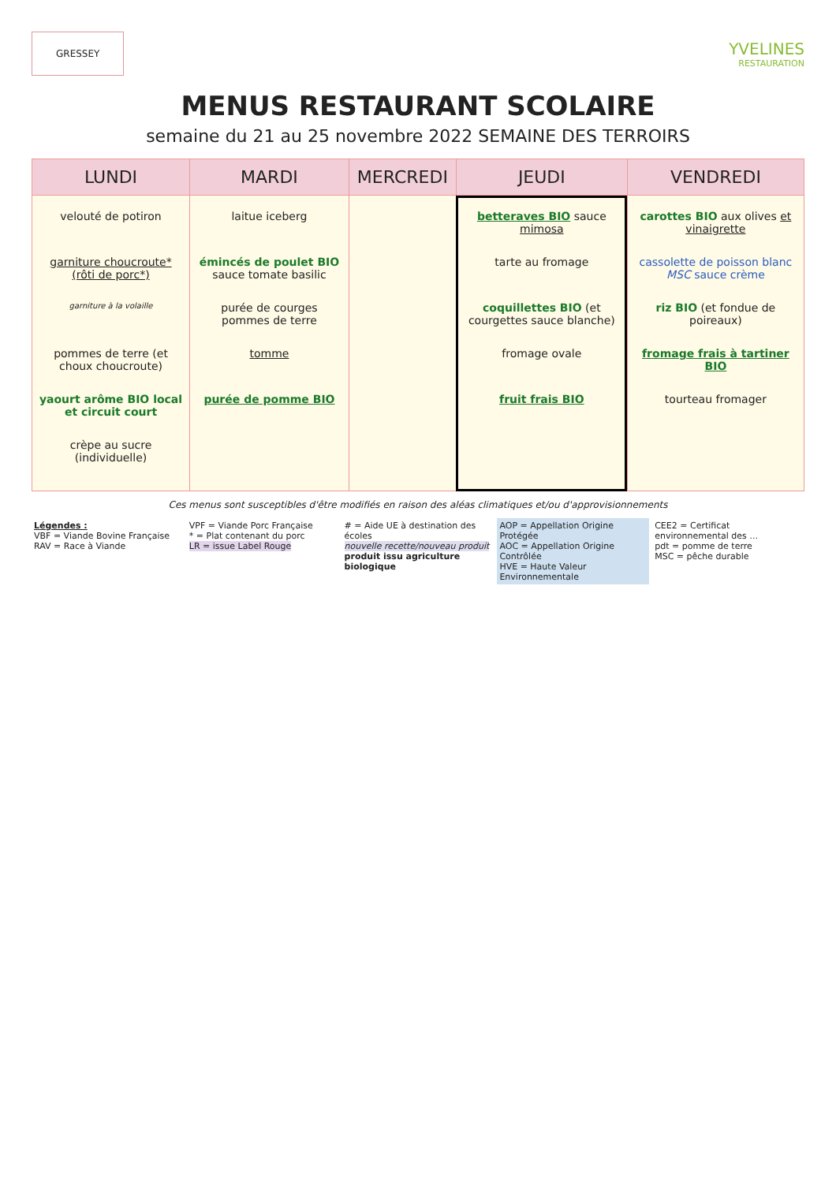GRESSEY
YVELINES
RESTAURATION
MENUS RESTAURANT SCOLAIRE
semaine du 21 au 25 novembre 2022 SEMAINE DES TERROIRS
| LUNDI | MARDI | MERCREDI | JEUDI | VENDREDI |
| --- | --- | --- | --- | --- |
| velouté de potiron garniture choucroute* (rôti de porc*) garniture à la volaille pommes de terre (et choux choucroute) yaourt arôme BIO local et circuit court crèpe au sucre (individuelle) | laitue iceberg émincés de poulet BIO sauce tomate basilic purée de courges pommes de terre tomme purée de pomme BIO | | betteraves BIO sauce mimosa tarte au fromage coquillettes BIO (et courgettes sauce blanche) fromage ovale fruit frais BIO | carottes BIO aux olives et vinaigrette cassolette de poisson blanc MSC sauce crème riz BIO (et fondue de poireaux) fromage frais à tartiner BIO tourteau fromager |
Ces menus sont susceptibles d'être modifiés en raison des aléas climatiques et/ou d'approvisionnements
Légendes :
VBF = Viande Bovine Française
RAV = Race à Viande
VPF = Viande Porc Française
* = Plat contenant du porc
LR = issue Label Rouge
# = Aide UE à destination des écoles
nouvelle recette/nouveau produit
produit issu agriculture biologique
AOP = Appellation Origine Protégée
AOC = Appellation Origine Contrôlée
HVE = Haute Valeur Environnementale
CEE2 = Certificat environnemental des …
pdt = pomme de terre
MSC = pêche durable